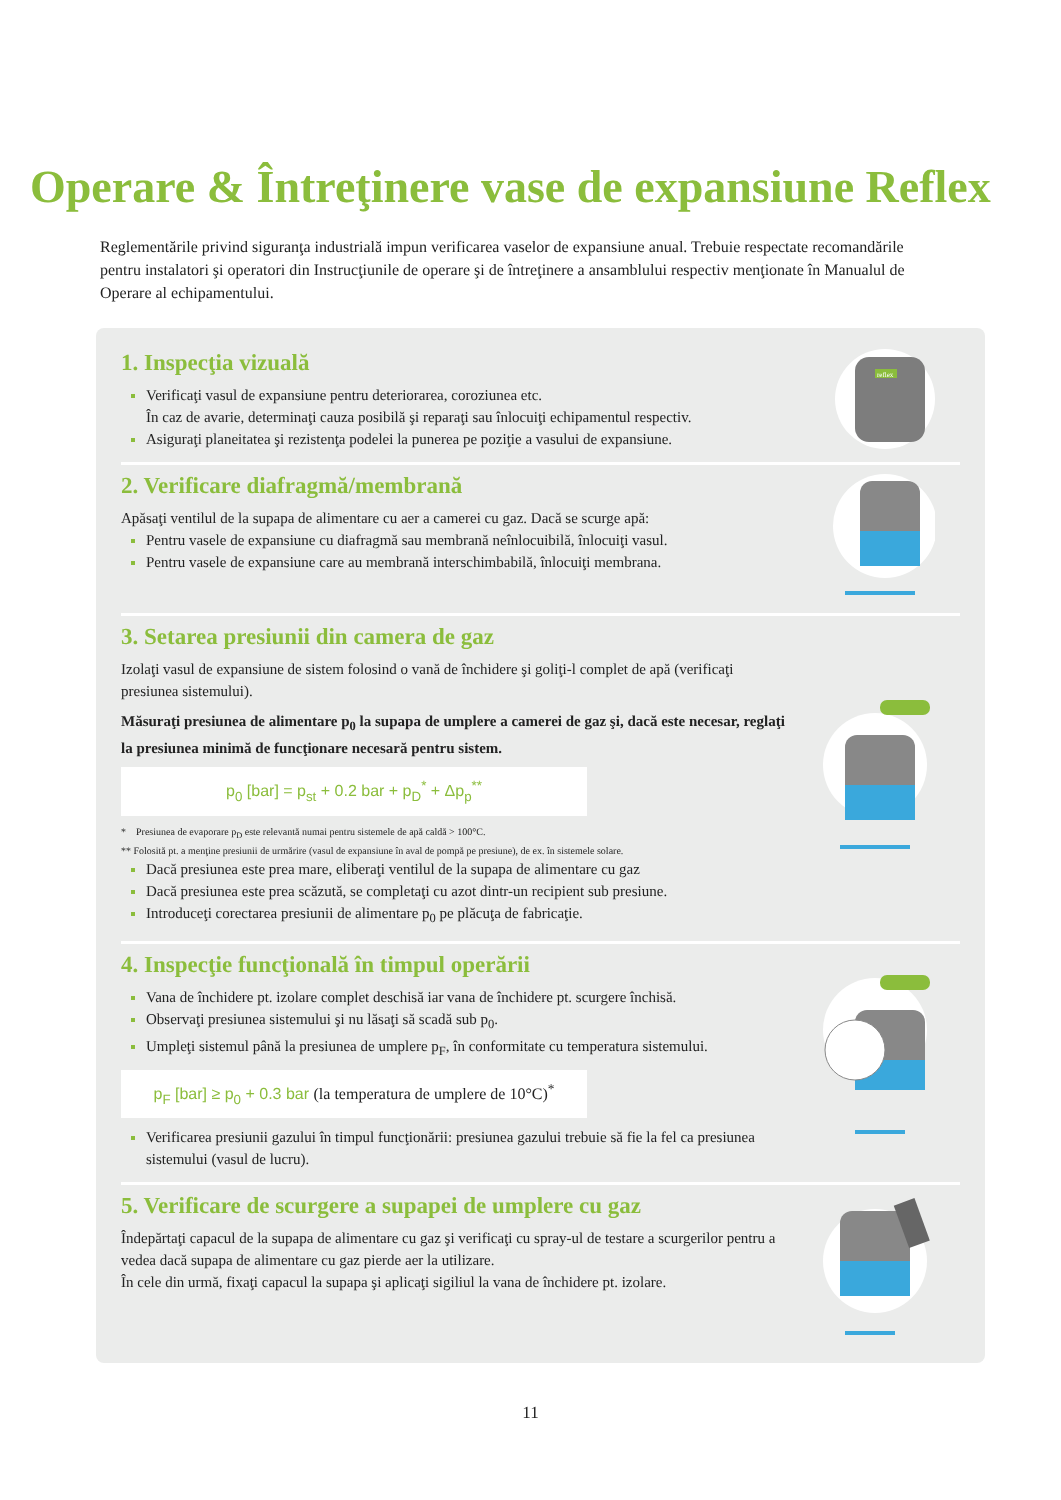Operare & Întreţinere vase de expansiune Reflex
Reglementările privind siguranţa industrială impun verificarea vaselor de expansiune anual. Trebuie respectate recomandările pentru instalatori şi operatori din Instrucţiunile de operare şi de întreţinere a ansamblului respectiv menţionate în Manualul de Operare al echipamentului.
1. Inspecţia vizuală
Verificaţi vasul de expansiune pentru deteriorarea, coroziunea etc.
În caz de avarie, determinaţi cauza posibilă şi reparaţi sau înlocuiţi echipamentul respectiv.
Asiguraţi planeitatea şi rezistenţa podelei la punerea pe poziţie a vasului de expansiune.
reflex
2. Verificare diafragmă/membrană
Apăsaţi ventilul de la supapa de alimentare cu aer a camerei cu gaz. Dacă se scurge apă:
Pentru vasele de expansiune cu diafragmă sau membrană neînlocuibilă, înlocuiţi vasul.
Pentru vasele de expansiune care au membrană interschimbabilă, înlocuiţi membrana.
3. Setarea presiunii din camera de gaz
Izolaţi vasul de expansiune de sistem folosind o vană de închidere şi goliţi-l complet de apă (verificaţi presiunea sistemului).
Măsuraţi presiunea de alimentare p<sub>0</sub> la supapa de umplere a camerei de gaz şi, dacă este necesar, reglaţi la presiunea minimă de funcţionare necesară pentru sistem.
p<sub>0</sub> [bar] = p<sub>st</sub> + 0.2 bar + p<sub>D</sub><sup>*</sup> + Δp<sub>p</sub><sup>**</sup>
* Presiunea de evaporare p<sub>D</sub> este relevantă numai pentru sistemele de apă caldă > 100°C.
** Folosită pt. a menţine presiunii de urmărire (vasul de expansiune în aval de pompă pe presiune), de ex. în sistemele solare.
Dacă presiunea este prea mare, eliberaţi ventilul de la supapa de alimentare cu gaz
Dacă presiunea este prea scăzută, se completaţi cu azot dintr-un recipient sub presiune.
Introduceţi corectarea presiunii de alimentare p<sub>0</sub> pe plăcuţa de fabricaţie.
4. Inspecţie funcţională în timpul operării
Vana de închidere pt. izolare complet deschisă iar vana de închidere pt. scurgere închisă.
Observaţi presiunea sistemului şi nu lăsaţi să scadă sub p<sub>0</sub>.
Umpleţi sistemul până la presiunea de umplere p<sub>F</sub>, în conformitate cu temperatura sistemului.
p<sub>F</sub> [bar] ≥ p<sub>0</sub> + 0.3 bar (la temperatura de umplere de 10°C)<sup>*</sup>
Verificarea presiunii gazului în timpul funcţionării: presiunea gazului trebuie să fie la fel ca presiunea sistemului (vasul de lucru).
5. Verificare de scurgere a supapei de umplere cu gaz
Îndepărtaţi capacul de la supapa de alimentare cu gaz şi verificaţi cu spray-ul de testare a scurgerilor pentru a vedea dacă supapa de alimentare cu gaz pierde aer la utilizare.
În cele din urmă, fixaţi capacul la supapa şi aplicaţi sigiliul la vana de închidere pt. izolare.
11